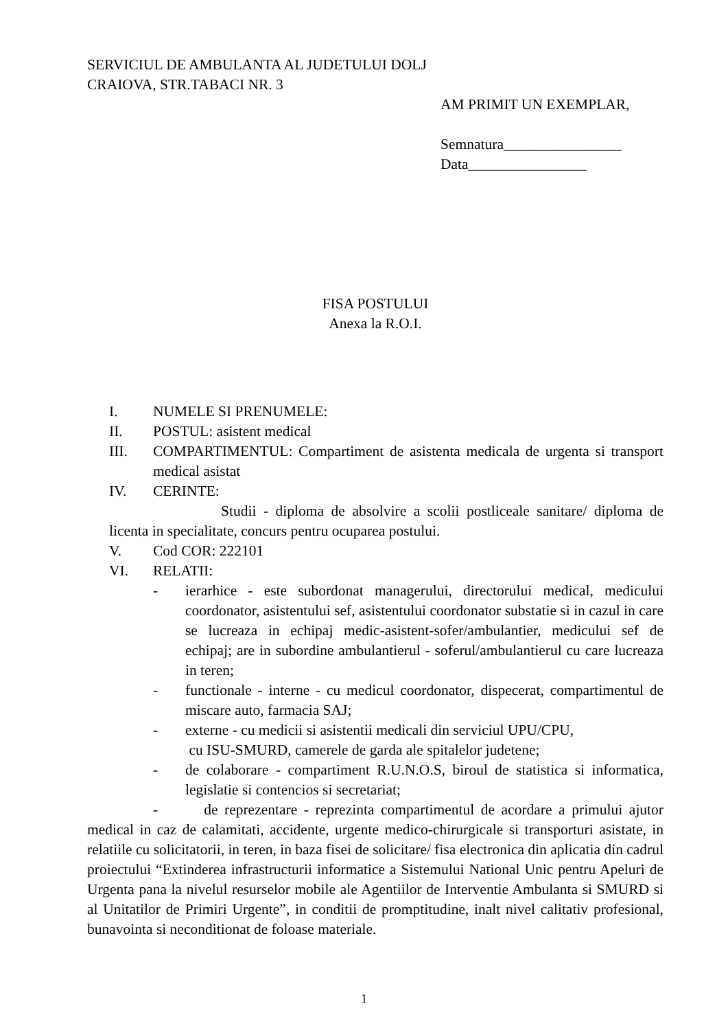SERVICIUL DE AMBULANTA AL JUDETULUI DOLJ
CRAIOVA, STR.TABACI NR. 3
AM PRIMIT UN EXEMPLAR,
Semnatura________________
Data________________
FISA POSTULUI
Anexa la R.O.I.
I. NUMELE SI PRENUMELE:
II. POSTUL: asistent medical
III. COMPARTIMENTUL: Compartiment de asistenta medicala de urgenta si transport medical asistat
IV. CERINTE:
Studii - diploma de absolvire a scolii postliceale sanitare/ diploma de licenta in specialitate, concurs pentru ocuparea postului.
V. Cod COR: 222101
VI. RELATII:
- ierarhice - este subordonat managerului, directorului medical, medicului coordonator, asistentului sef, asistentului coordonator substatie si in cazul in care se lucreaza in echipaj medic-asistent-sofer/ambulantier, medicului sef de echipaj; are in subordine ambulantierul - soferul/ambulantierul cu care lucreaza in teren;
- functionale - interne - cu medicul coordonator, dispecerat, compartimentul de miscare auto, farmacia SAJ;
- externe - cu medicii si asistentii medicali din serviciul UPU/CPU,
cu ISU-SMURD, camerele de garda ale spitalelor judetene;
- de colaborare - compartiment R.U.N.O.S, biroul de statistica si informatica, legislatie si contencios si secretariat;
- de reprezentare - reprezinta compartimentul de acordare a primului ajutor medical in caz de calamitati, accidente, urgente medico-chirurgicale si transporturi asistate, in relatiile cu solicitatorii, in teren, in baza fisei de solicitare/ fisa electronica din aplicatia din cadrul proiectului “Extinderea infrastructurii informatice a Sistemului National Unic pentru Apeluri de Urgenta pana la nivelul resurselor mobile ale Agentiilor de Interventie Ambulanta si SMURD si al Unitatilor de Primiri Urgente”, in conditii de promptitudine, inalt nivel calitativ profesional, bunavointa si neconditionat de foloase materiale.
1